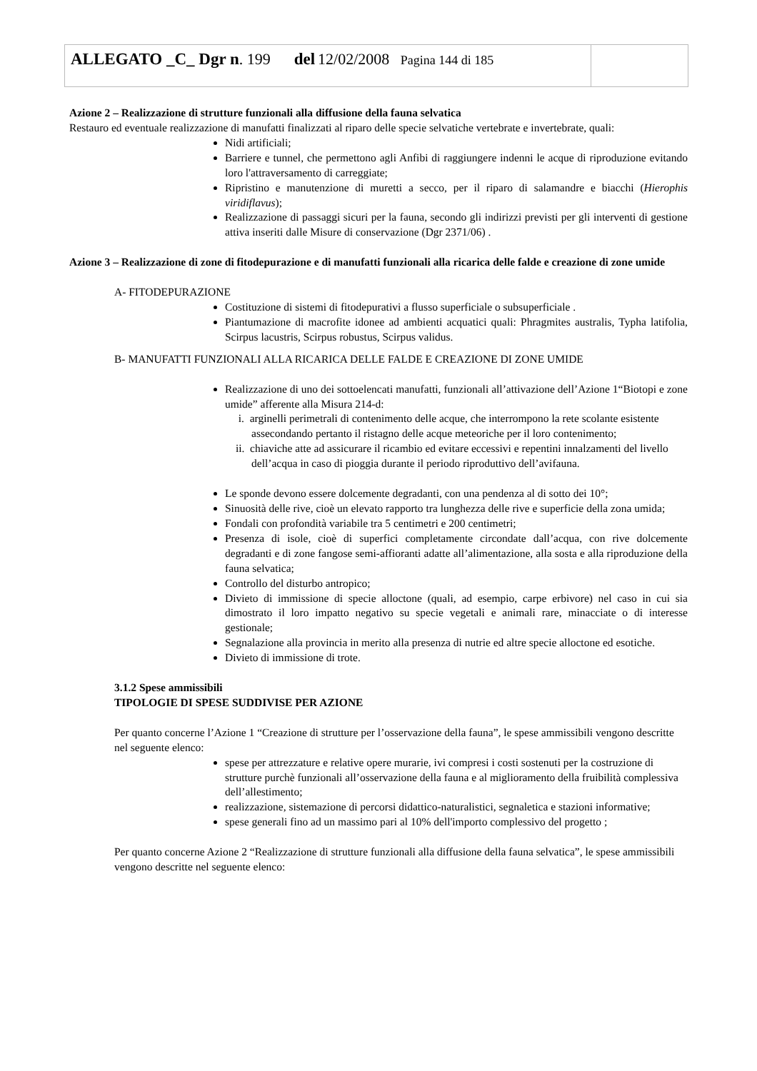| ALLEGATO _C_ Dgr n . 199 del 12/02/2008 Pagina 144 di 185 | |
Azione 2 – Realizzazione di strutture funzionali alla diffusione della fauna selvatica
Restauro ed eventuale realizzazione di manufatti finalizzati al riparo delle specie selvatiche vertebrate e invertebrate, quali:
Nidi artificiali;
Barriere e tunnel, che permettono agli Anfibi di raggiungere indenni le acque di riproduzione evitando loro l'attraversamento di carreggiate;
Ripristino e manutenzione di muretti a secco, per il riparo di salamandre e biacchi (Hierophis viridiflavus);
Realizzazione di passaggi sicuri per la fauna, secondo gli indirizzi previsti per gli interventi di gestione attiva inseriti dalle Misure di conservazione (Dgr 2371/06) .
Azione 3 – Realizzazione di zone di fitodepurazione e di manufatti funzionali alla ricarica delle falde e creazione di zone umide
A- FITODEPURAZIONE
Costituzione di sistemi di fitodepurativi a flusso superficiale o subsuperficiale .
Piantumazione di macrofite idonee ad ambienti acquatici quali: Phragmites australis, Typha latifolia, Scirpus lacustris, Scirpus robustus, Scirpus validus.
B- MANUFATTI FUNZIONALI ALLA RICARICA DELLE FALDE E CREAZIONE DI ZONE UMIDE
Realizzazione di uno dei sottoelencati manufatti, funzionali all’attivazione dell’Azione 1“Biotopi e zone umide” afferente alla Misura 214-d:
i. arginelli perimetrali di contenimento delle acque, che interrompono la rete scolante esistente assecondando pertanto il ristagno delle acque meteoriche per il loro contenimento;
ii. chiaviche atte ad assicurare il ricambio ed evitare eccessivi e repentini innalzamenti del livello dell’acqua in caso di pioggia durante il periodo riproduttivo dell’avifauna.
Le sponde devono essere dolcemente degradanti, con una pendenza al di sotto dei 10°;
Sinuosità delle rive, cioè un elevato rapporto tra lunghezza delle rive e superficie della zona umida;
Fondali con profondità variabile tra 5 centimetri e 200 centimetri;
Presenza di isole, cioè di superfici completamente circondate dall’acqua, con rive dolcemente degradanti e di zone fangose semi-affioranti adatte all’alimentazione, alla sosta e alla riproduzione della fauna selvatica;
Controllo del disturbo antropico;
Divieto di immissione di specie alloctone (quali, ad esempio, carpe erbivore) nel caso in cui sia dimostrato il loro impatto negativo su specie vegetali e animali rare, minacciate o di interesse gestionale;
Segnalazione alla provincia in merito alla presenza di nutrie ed altre specie alloctone ed esotiche.
Divieto di immissione di trote.
3.1.2 Spese ammissibili
TIPOLOGIE DI SPESE SUDDIVISE PER AZIONE
Per quanto concerne l’Azione 1 “Creazione di strutture per l’osservazione della fauna”, le spese ammissibili vengono descritte nel seguente elenco:
spese per attrezzature e relative opere murarie, ivi compresi i costi sostenuti per la costruzione di strutture purchè funzionali all’osservazione della fauna e al miglioramento della fruibilità complessiva dell’allestimento;
realizzazione, sistemazione di percorsi didattico-naturalistici, segnaletica e stazioni informative;
spese generali fino ad un massimo pari al 10% dell'importo complessivo del progetto ;
Per quanto concerne Azione 2 “Realizzazione di strutture funzionali alla diffusione della fauna selvatica”, le spese ammissibili vengono descritte nel seguente elenco: